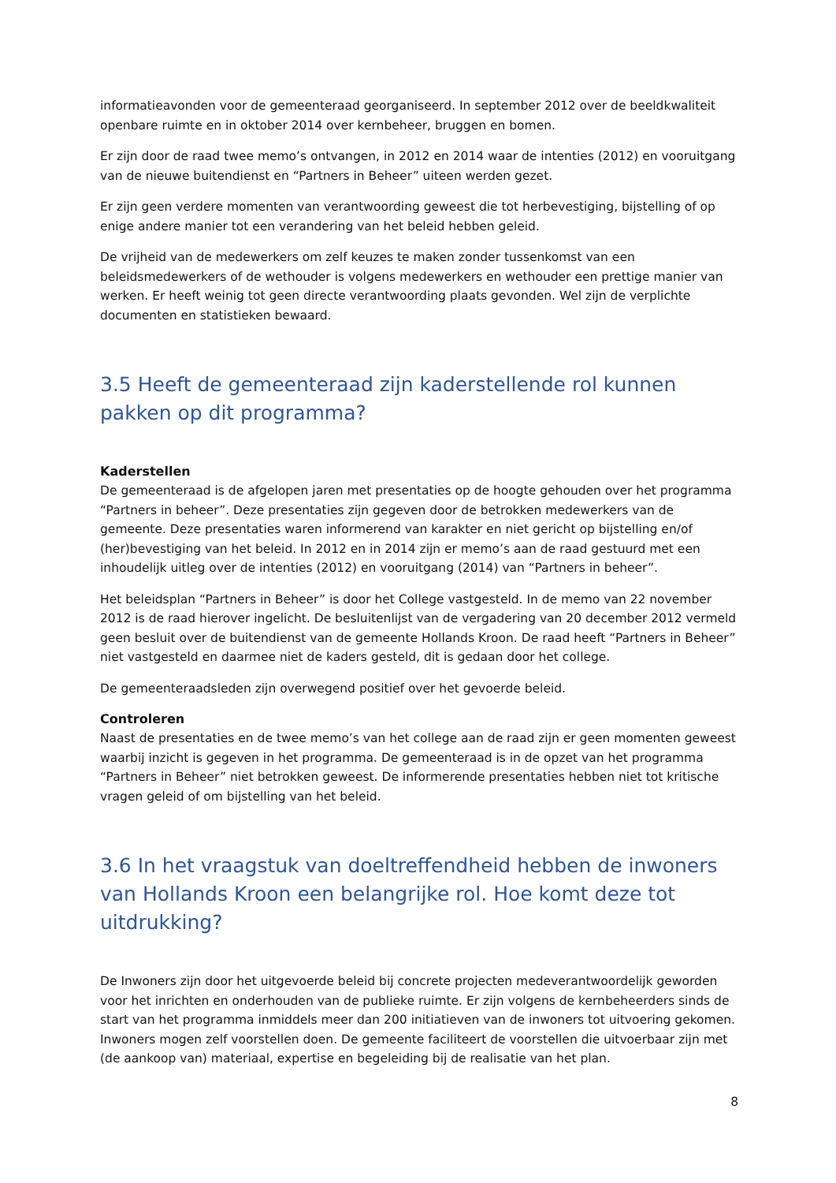informatieavonden voor de gemeenteraad georganiseerd. In september 2012 over de beeldkwaliteit openbare ruimte en in oktober 2014 over kernbeheer, bruggen en bomen.
Er zijn door de raad twee memo’s ontvangen, in 2012 en 2014 waar de intenties (2012) en vooruitgang van de nieuwe buitendienst en “Partners in Beheer” uiteen werden gezet.
Er zijn geen verdere momenten van verantwoording geweest die tot herbevestiging, bijstelling of op enige andere manier tot een verandering van het beleid hebben geleid.
De vrijheid van de medewerkers om zelf keuzes te maken zonder tussenkomst van een beleidsmedewerkers of de wethouder is volgens medewerkers en wethouder een prettige manier van werken. Er heeft weinig tot geen directe verantwoording plaats gevonden. Wel zijn de verplichte documenten en statistieken bewaard.
3.5 Heeft de gemeenteraad zijn kaderstellende rol kunnen pakken op dit programma?
Kaderstellen
De gemeenteraad is de afgelopen jaren met presentaties op de hoogte gehouden over het programma “Partners in beheer”. Deze presentaties zijn gegeven door de betrokken medewerkers van de gemeente. Deze presentaties waren informerend van karakter en niet gericht op bijstelling en/of (her)bevestiging van het beleid. In 2012 en in 2014 zijn er memo’s aan de raad gestuurd met een inhoudelijk uitleg over de intenties (2012) en vooruitgang (2014) van “Partners in beheer”.
Het beleidsplan “Partners in Beheer” is door het College vastgesteld. In de memo van 22 november 2012 is de raad hierover ingelicht. De besluitenlijst van de vergadering van 20 december 2012 vermeld geen besluit over de buitendienst van de gemeente Hollands Kroon. De raad heeft “Partners in Beheer” niet vastgesteld en daarmee niet de kaders gesteld, dit is gedaan door het college.
De gemeenteraadsleden zijn overwegend positief over het gevoerde beleid.
Controleren
Naast de presentaties en de twee memo’s van het college aan de raad zijn er geen momenten geweest waarbij inzicht is gegeven in het programma. De gemeenteraad is in de opzet van het programma “Partners in Beheer” niet betrokken geweest. De informerende presentaties hebben niet tot kritische vragen geleid of om bijstelling van het beleid.
3.6 In het vraagstuk van doeltreffendheid hebben de inwoners van Hollands Kroon een belangrijke rol. Hoe komt deze tot uitdrukking?
De Inwoners zijn door het uitgevoerde beleid bij concrete projecten medeverantwoordelijk geworden voor het inrichten en onderhouden van de publieke ruimte. Er zijn volgens de kernbeheerders sinds de start van het programma inmiddels meer dan 200 initiatieven van de inwoners tot uitvoering gekomen. Inwoners mogen zelf voorstellen doen. De gemeente faciliteert de voorstellen die uitvoerbaar zijn met (de aankoop van) materiaal, expertise en begeleiding bij de realisatie van het plan.
8